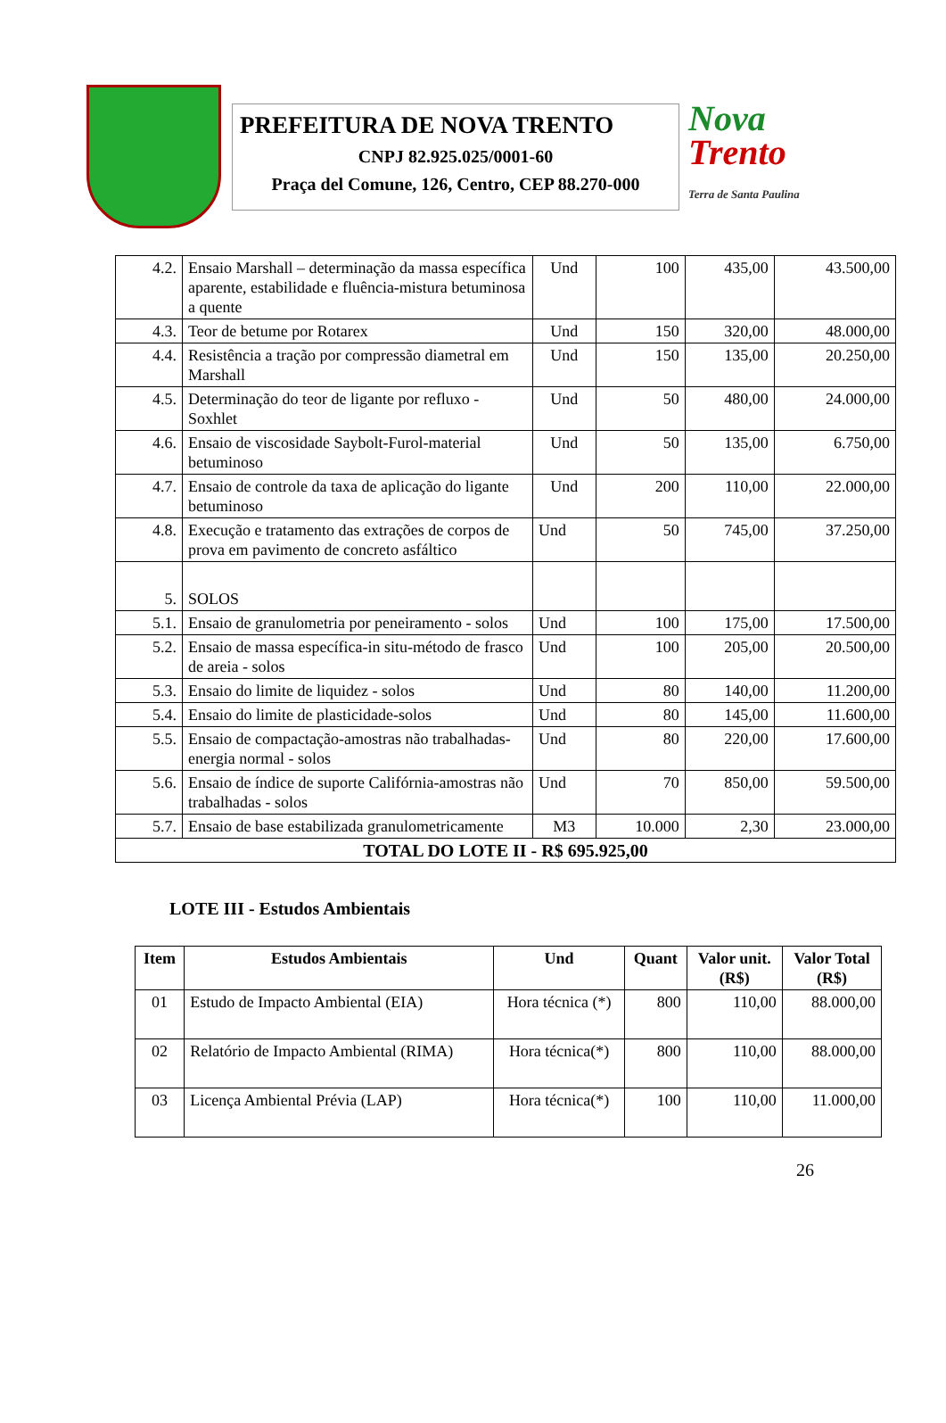PREFEITURA DE NOVA TRENTO
CNPJ 82.925.025/0001-60
Praça del Comune, 126, Centro, CEP 88.270-000
Nova
Trento
Terra de Santa Paulina
| 4.2. | Ensaio Marshall – determinação da massa específica aparente, estabilidade e fluência-mistura betuminosa a quente | Und | 100 | 435,00 | 43.500,00 |
| 4.3. | Teor de betume por Rotarex | Und | 150 | 320,00 | 48.000,00 |
| 4.4. | Resistência a tração por compressão diametral em Marshall | Und | 150 | 135,00 | 20.250,00 |
| 4.5. | Determinação do teor de ligante por refluxo - Soxhlet | Und | 50 | 480,00 | 24.000,00 |
| 4.6. | Ensaio de viscosidade Saybolt-Furol-material betuminoso | Und | 50 | 135,00 | 6.750,00 |
| 4.7. | Ensaio de controle da taxa de aplicação do ligante betuminoso | Und | 200 | 110,00 | 22.000,00 |
| 4.8. | Execução e tratamento das extrações de corpos de prova em pavimento de concreto asfáltico | Und | 50 | 745,00 | 37.250,00 |
| 5. | SOLOS | | | | |
| 5.1. | Ensaio de granulometria por peneiramento - solos | Und | 100 | 175,00 | 17.500,00 |
| 5.2. | Ensaio de massa específica-in situ-método de frasco de areia - solos | Und | 100 | 205,00 | 20.500,00 |
| 5.3. | Ensaio do limite de liquidez - solos | Und | 80 | 140,00 | 11.200,00 |
| 5.4. | Ensaio do limite de plasticidade-solos | Und | 80 | 145,00 | 11.600,00 |
| 5.5. | Ensaio de compactação-amostras não trabalhadas-energia normal - solos | Und | 80 | 220,00 | 17.600,00 |
| 5.6. | Ensaio de índice de suporte Califórnia-amostras não trabalhadas - solos | Und | 70 | 850,00 | 59.500,00 |
| 5.7. | Ensaio de base estabilizada granulometricamente | M3 | 10.000 | 2,30 | 23.000,00 |
| TOTAL DO LOTE II - R$ 695.925,00 | | | | | |
LOTE III - Estudos Ambientais
| Item | Estudos Ambientais | Und | Quant | Valor unit. (R$) | Valor Total (R$) |
| --- | --- | --- | --- | --- | --- |
| 01 | Estudo de Impacto Ambiental (EIA) | Hora técnica (*) | 800 | 110,00 | 88.000,00 |
| 02 | Relatório de Impacto Ambiental (RIMA) | Hora técnica(*) | 800 | 110,00 | 88.000,00 |
| 03 | Licença Ambiental Prévia (LAP) | Hora técnica(*) | 100 | 110,00 | 11.000,00 |
26